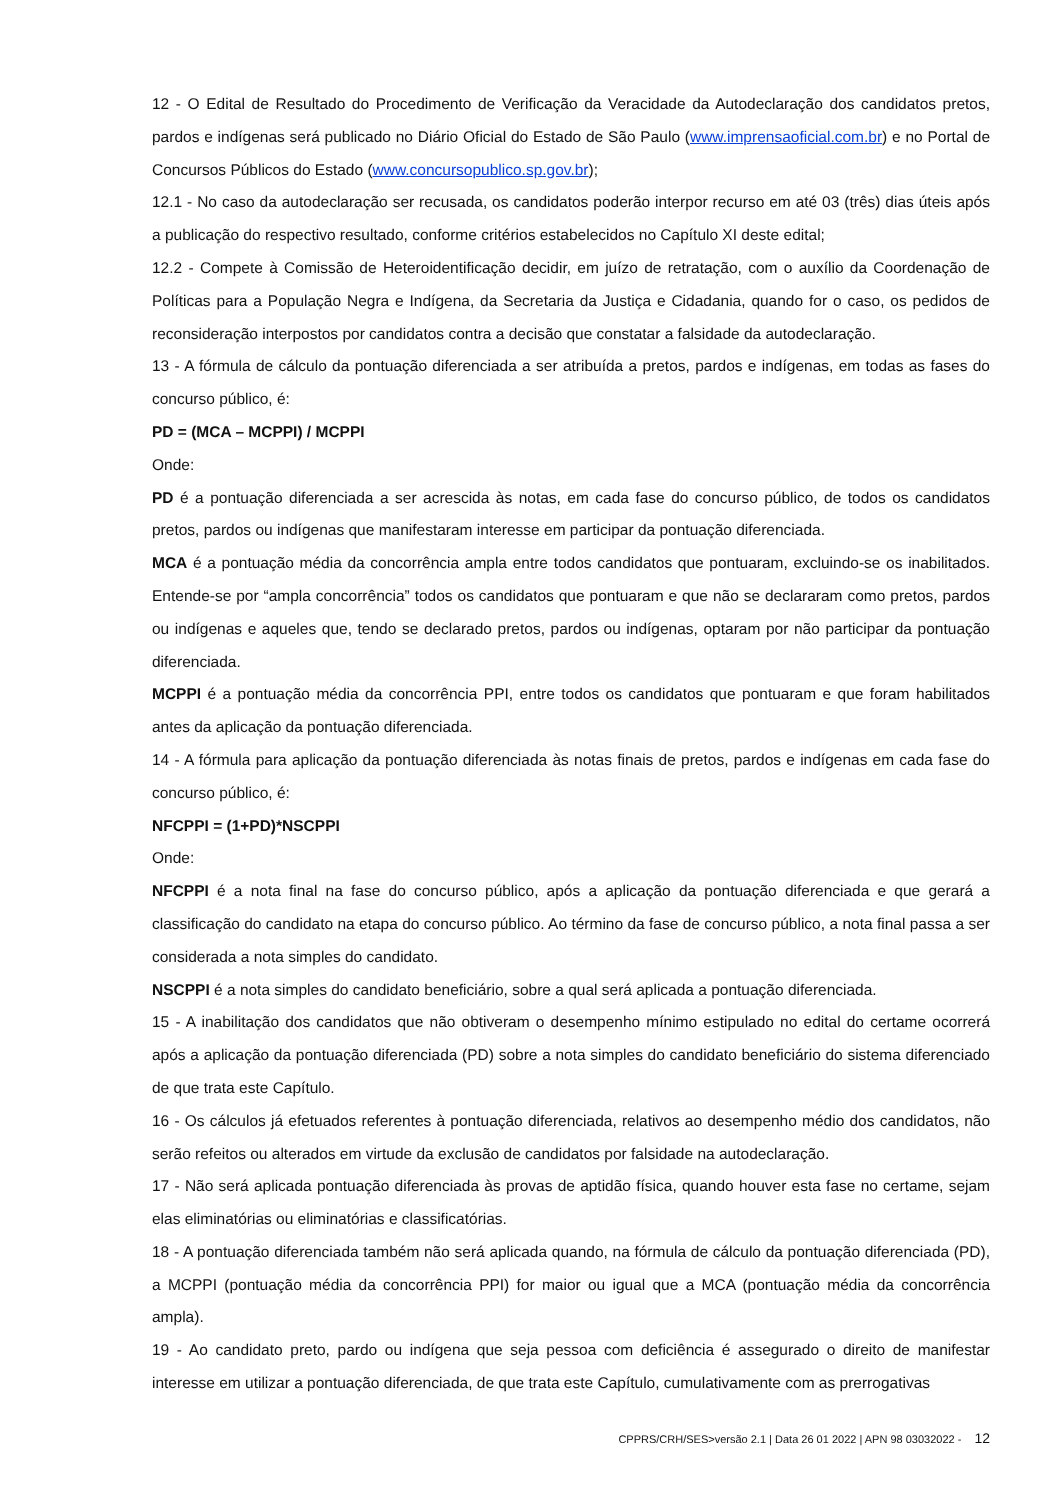12 - O Edital de Resultado do Procedimento de Verificação da Veracidade da Autodeclaração dos candidatos pretos, pardos e indígenas será publicado no Diário Oficial do Estado de São Paulo (www.imprensaoficial.com.br) e no Portal de Concursos Públicos do Estado (www.concursopublico.sp.gov.br);
12.1 - No caso da autodeclaração ser recusada, os candidatos poderão interpor recurso em até 03 (três) dias úteis após a publicação do respectivo resultado, conforme critérios estabelecidos no Capítulo XI deste edital;
12.2 - Compete à Comissão de Heteroidentificação decidir, em juízo de retratação, com o auxílio da Coordenação de Políticas para a População Negra e Indígena, da Secretaria da Justiça e Cidadania, quando for o caso, os pedidos de reconsideração interpostos por candidatos contra a decisão que constatar a falsidade da autodeclaração.
13 - A fórmula de cálculo da pontuação diferenciada a ser atribuída a pretos, pardos e indígenas, em todas as fases do concurso público, é:
PD = (MCA – MCPPI) / MCPPI
Onde:
PD é a pontuação diferenciada a ser acrescida às notas, em cada fase do concurso público, de todos os candidatos pretos, pardos ou indígenas que manifestaram interesse em participar da pontuação diferenciada.
MCA é a pontuação média da concorrência ampla entre todos candidatos que pontuaram, excluindo-se os inabilitados. Entende-se por “ampla concorrência” todos os candidatos que pontuaram e que não se declararam como pretos, pardos ou indígenas e aqueles que, tendo se declarado pretos, pardos ou indígenas, optaram por não participar da pontuação diferenciada.
MCPPI é a pontuação média da concorrência PPI, entre todos os candidatos que pontuaram e que foram habilitados antes da aplicação da pontuação diferenciada.
14 - A fórmula para aplicação da pontuação diferenciada às notas finais de pretos, pardos e indígenas em cada fase do concurso público, é:
NFCPPI = (1+PD)*NSCPPI
Onde:
NFCPPI é a nota final na fase do concurso público, após a aplicação da pontuação diferenciada e que gerará a classificação do candidato na etapa do concurso público. Ao término da fase de concurso público, a nota final passa a ser considerada a nota simples do candidato.
NSCPPI é a nota simples do candidato beneficiário, sobre a qual será aplicada a pontuação diferenciada.
15 - A inabilitação dos candidatos que não obtiveram o desempenho mínimo estipulado no edital do certame ocorrerá após a aplicação da pontuação diferenciada (PD) sobre a nota simples do candidato beneficiário do sistema diferenciado de que trata este Capítulo.
16 - Os cálculos já efetuados referentes à pontuação diferenciada, relativos ao desempenho médio dos candidatos, não serão refeitos ou alterados em virtude da exclusão de candidatos por falsidade na autodeclaração.
17 - Não será aplicada pontuação diferenciada às provas de aptidão física, quando houver esta fase no certame, sejam elas eliminatórias ou eliminatórias e classificatórias.
18 - A pontuação diferenciada também não será aplicada quando, na fórmula de cálculo da pontuação diferenciada (PD), a MCPPI (pontuação média da concorrência PPI) for maior ou igual que a MCA (pontuação média da concorrência ampla).
19 - Ao candidato preto, pardo ou indígena que seja pessoa com deficiência é assegurado o direito de manifestar interesse em utilizar a pontuação diferenciada, de que trata este Capítulo, cumulativamente com as prerrogativas
CPPRS/CRH/SES>versão 2.1 | Data 26 01 2022 | APN 98 03032022 - 12